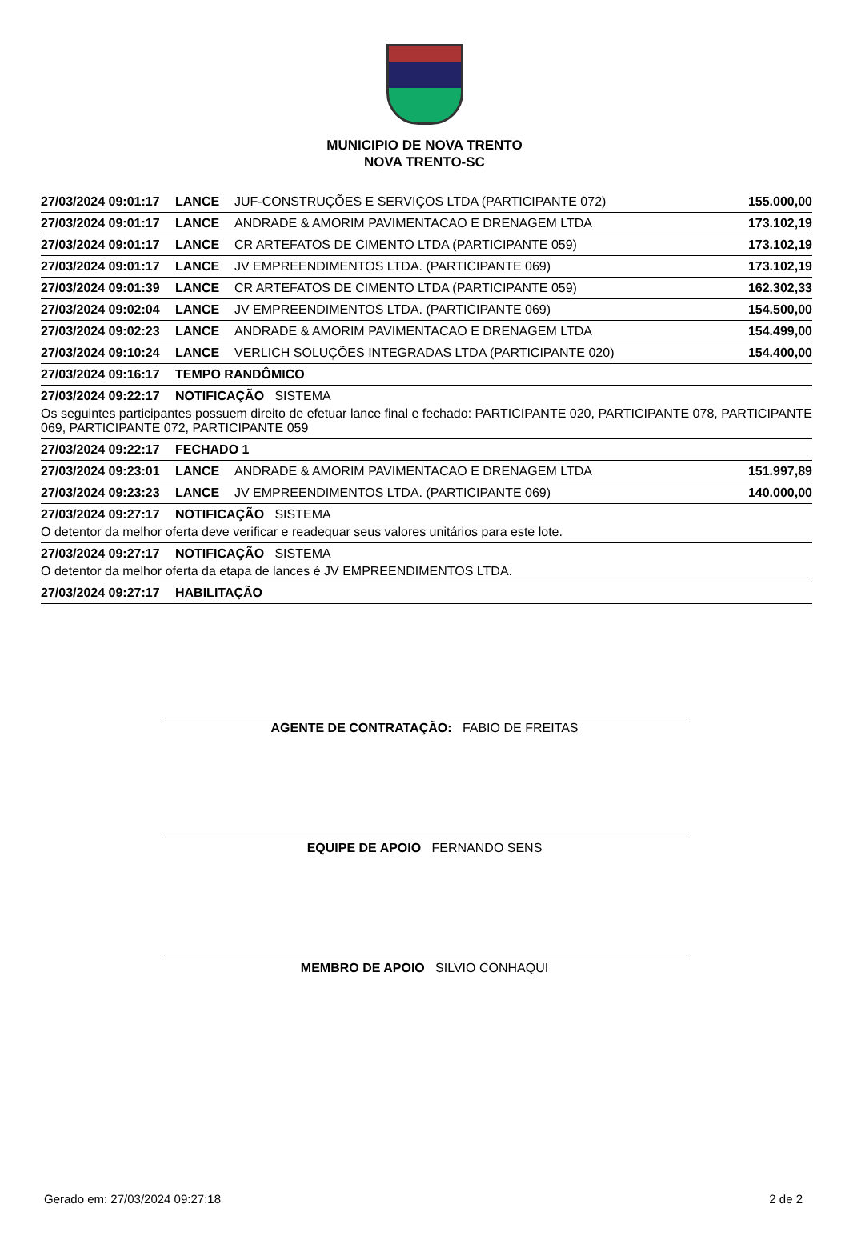MUNICIPIO DE NOVA TRENTO
NOVA TRENTO-SC
| 27/03/2024 09:01:17 | LANCE | JUF-CONSTRUÇÕES E SERVIÇOS LTDA (PARTICIPANTE 072) | 155.000,00 |
| 27/03/2024 09:01:17 | LANCE | ANDRADE & AMORIM PAVIMENTACAO E DRENAGEM LTDA | 173.102,19 |
| 27/03/2024 09:01:17 | LANCE | CR ARTEFATOS DE CIMENTO LTDA (PARTICIPANTE 059) | 173.102,19 |
| 27/03/2024 09:01:17 | LANCE | JV EMPREENDIMENTOS LTDA. (PARTICIPANTE 069) | 173.102,19 |
| 27/03/2024 09:01:39 | LANCE | CR ARTEFATOS DE CIMENTO LTDA (PARTICIPANTE 059) | 162.302,33 |
| 27/03/2024 09:02:04 | LANCE | JV EMPREENDIMENTOS LTDA. (PARTICIPANTE 069) | 154.500,00 |
| 27/03/2024 09:02:23 | LANCE | ANDRADE & AMORIM PAVIMENTACAO E DRENAGEM LTDA | 154.499,00 |
| 27/03/2024 09:10:24 | LANCE | VERLICH SOLUÇÕES INTEGRADAS LTDA (PARTICIPANTE 020) | 154.400,00 |
| 27/03/2024 09:16:17 | TEMPO RANDÔMICO | | |
| 27/03/2024 09:22:17 | NOTIFICAÇÃO SISTEMA | | |
| Os seguintes participantes possuem direito de efetuar lance final e fechado: PARTICIPANTE 020, PARTICIPANTE 078, PARTICIPANTE 069, PARTICIPANTE 072, PARTICIPANTE 059 | | | |
| 27/03/2024 09:22:17 | FECHADO 1 | | |
| 27/03/2024 09:23:01 | LANCE | ANDRADE & AMORIM PAVIMENTACAO E DRENAGEM LTDA | 151.997,89 |
| 27/03/2024 09:23:23 | LANCE | JV EMPREENDIMENTOS LTDA. (PARTICIPANTE 069) | 140.000,00 |
| 27/03/2024 09:27:17 | NOTIFICAÇÃO SISTEMA | | |
| O detentor da melhor oferta deve verificar e readequar seus valores unitários para este lote. | | | |
| 27/03/2024 09:27:17 | NOTIFICAÇÃO SISTEMA | | |
| O detentor da melhor oferta da etapa de lances é JV EMPREENDIMENTOS LTDA. | | | |
| 27/03/2024 09:27:17 | HABILITAÇÃO | | |
AGENTE DE CONTRATAÇÃO: FABIO DE FREITAS
EQUIPE DE APOIO FERNANDO SENS
MEMBRO DE APOIO SILVIO CONHAQUI
Gerado em: 27/03/2024 09:27:18 2 de 2